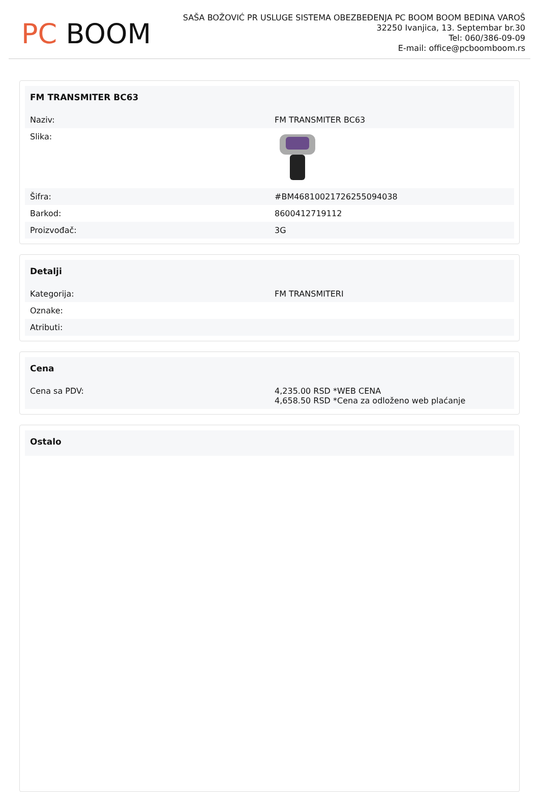PC BOOM
SAŠA BOŽOVIĆ PR USLUGE SISTEMA OBEZBEĐENJA PC BOOM BOOM BEDINA VAROŠ
32250 Ivanjica, 13. Septembar br.30
Tel: 060/386-09-09
E-mail: office@pcboomboom.rs
| FM TRANSMITER BC63 | |
| --- | --- |
| Naziv: | FM TRANSMITER BC63 |
| Slika: | |
| Šifra: | #BM46810021726255094038 |
| Barkod: | 8600412719112 |
| Proizvođač: | 3G |
| Detalji | |
| --- | --- |
| Kategorija: | FM TRANSMITERI |
| Oznake: | |
| Atributi: | |
| Cena | |
| --- | --- |
| Cena sa PDV: | 4,235.00 RSD *WEB CENA 4,658.50 RSD *Cena za odloženo web plaćanje |
| Ostalo |
| --- |